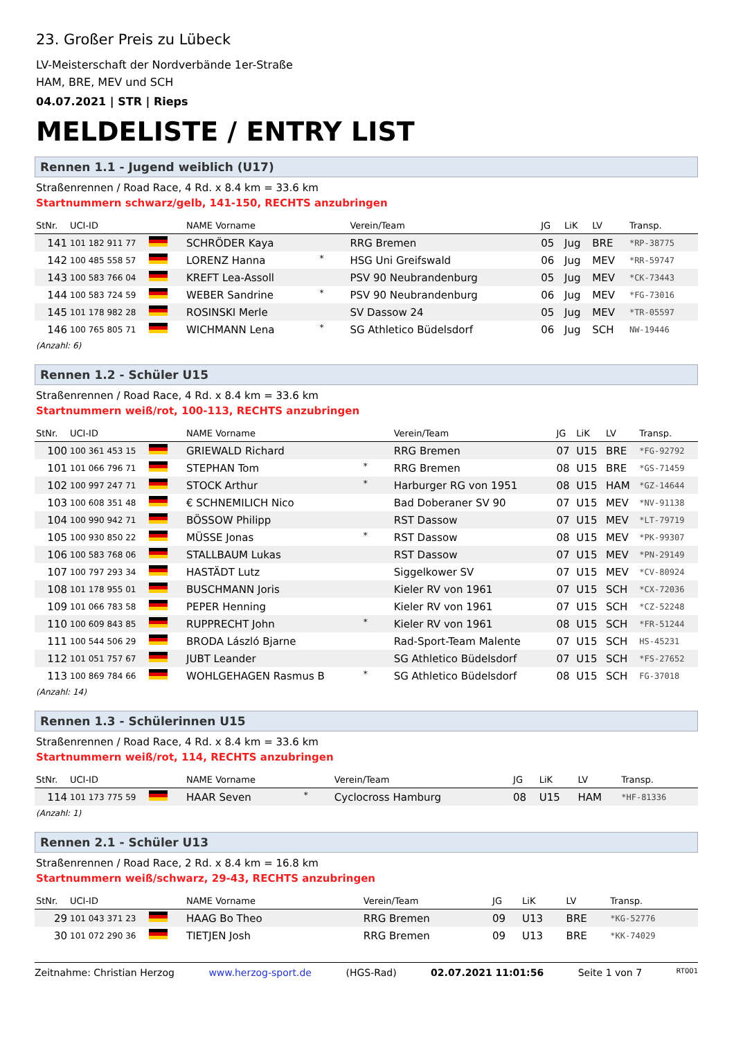23. Großer Preis zu Lübeck
LV-Meisterschaft der Nordverbände 1er-Straße
HAM, BRE, MEV und SCH
04.07.2021 | STR | Rieps
MELDELISTE / ENTRY LIST
Rennen 1.1 - Jugend weiblich (U17)
Straßenrennen / Road Race, 4 Rd. x 8.4 km = 33.6 km
Startnummern schwarz/gelb, 141-150, RECHTS anzubringen
| StNr. | UCI-ID | | NAME Vorname | | Verein/Team | JG | LiK | LV | Transp. |
| --- | --- | --- | --- | --- | --- | --- | --- | --- | --- |
| 141 | 101 182 911 77 | | SCHRÖDER Kaya | | RRG Bremen | 05 | Jug | BRE | *RP-38775 |
| 142 | 100 485 558 57 | | LORENZ Hanna | * | HSG Uni Greifswald | 06 | Jug | MEV | *RR-59747 |
| 143 | 100 583 766 04 | | KREFT Lea-Assoll | | PSV 90 Neubrandenburg | 05 | Jug | MEV | *CK-73443 |
| 144 | 100 583 724 59 | | WEBER Sandrine | * | PSV 90 Neubrandenburg | 06 | Jug | MEV | *FG-73016 |
| 145 | 101 178 982 28 | | ROSINSKI Merle | | SV Dassow 24 | 05 | Jug | MEV | *TR-05597 |
| 146 | 100 765 805 71 | | WICHMANN Lena | * | SG Athletico Büdelsdorf | 06 | Jug | SCH | NW-19446 |
(Anzahl: 6)
Rennen 1.2 - Schüler U15
Straßenrennen / Road Race, 4 Rd. x 8.4 km = 33.6 km
Startnummern weiß/rot, 100-113, RECHTS anzubringen
| StNr. | UCI-ID | | NAME Vorname | | Verein/Team | JG | LiK | LV | Transp. |
| --- | --- | --- | --- | --- | --- | --- | --- | --- | --- |
| 100 | 100 361 453 15 | | GRIEWALD Richard | | RRG Bremen | 07 | U15 | BRE | *FG-92792 |
| 101 | 101 066 796 71 | | STEPHAN Tom | * | RRG Bremen | 08 | U15 | BRE | *GS-71459 |
| 102 | 100 997 247 71 | | STOCK Arthur | * | Harburger RG von 1951 | 08 | U15 | HAM | *GZ-14644 |
| 103 | 100 608 351 48 | | € SCHNEMILICH Nico | | Bad Doberaner SV 90 | 07 | U15 | MEV | *NV-91138 |
| 104 | 100 990 942 71 | | BÖSSOW Philipp | | RST Dassow | 07 | U15 | MEV | *LT-79719 |
| 105 | 100 930 850 22 | | MÜSSE Jonas | * | RST Dassow | 08 | U15 | MEV | *PK-99307 |
| 106 | 100 583 768 06 | | STALLBAUM Lukas | | RST Dassow | 07 | U15 | MEV | *PN-29149 |
| 107 | 100 797 293 34 | | HASTÄDT Lutz | | Siggelkower SV | 07 | U15 | MEV | *CV-80924 |
| 108 | 101 178 955 01 | | BUSCHMANN Joris | | Kieler RV von 1961 | 07 | U15 | SCH | *CX-72036 |
| 109 | 101 066 783 58 | | PEPER Henning | | Kieler RV von 1961 | 07 | U15 | SCH | *CZ-52248 |
| 110 | 100 609 843 85 | | RUPPRECHT John | * | Kieler RV von 1961 | 08 | U15 | SCH | *FR-51244 |
| 111 | 100 544 506 29 | | BRODA László Bjarne | | Rad-Sport-Team Malente | 07 | U15 | SCH | HS-45231 |
| 112 | 101 051 757 67 | | JUBT Leander | | SG Athletico Büdelsdorf | 07 | U15 | SCH | *FS-27652 |
| 113 | 100 869 784 66 | | WOHLGEHAGEN Rasmus B | * | SG Athletico Büdelsdorf | 08 | U15 | SCH | FG-37018 |
(Anzahl: 14)
Rennen 1.3 - Schülerinnen U15
Straßenrennen / Road Race, 4 Rd. x 8.4 km = 33.6 km
Startnummern weiß/rot, 114, RECHTS anzubringen
| StNr. | UCI-ID | | NAME Vorname | | Verein/Team | JG | LiK | LV | Transp. |
| --- | --- | --- | --- | --- | --- | --- | --- | --- | --- |
| 114 | 101 173 775 59 | | HAAR Seven | * | Cyclocross Hamburg | 08 | U15 | HAM | *HF-81336 |
(Anzahl: 1)
Rennen 2.1 - Schüler U13
Straßenrennen / Road Race, 2 Rd. x 8.4 km = 16.8 km
Startnummern weiß/schwarz, 29-43, RECHTS anzubringen
| StNr. | UCI-ID | | NAME Vorname | | Verein/Team | JG | LiK | LV | Transp. |
| --- | --- | --- | --- | --- | --- | --- | --- | --- | --- |
| 29 | 101 043 371 23 | | HAAG Bo Theo | | RRG Bremen | 09 | U13 | BRE | *KG-52776 |
| 30 | 101 072 290 36 | | TIETJEN Josh | | RRG Bremen | 09 | U13 | BRE | *KK-74029 |
Zeitnahme: Christian Herzog www.herzog-sport.de (HGS-Rad) 02.07.2021 11:01:56 Seite 1 von 7 RT001